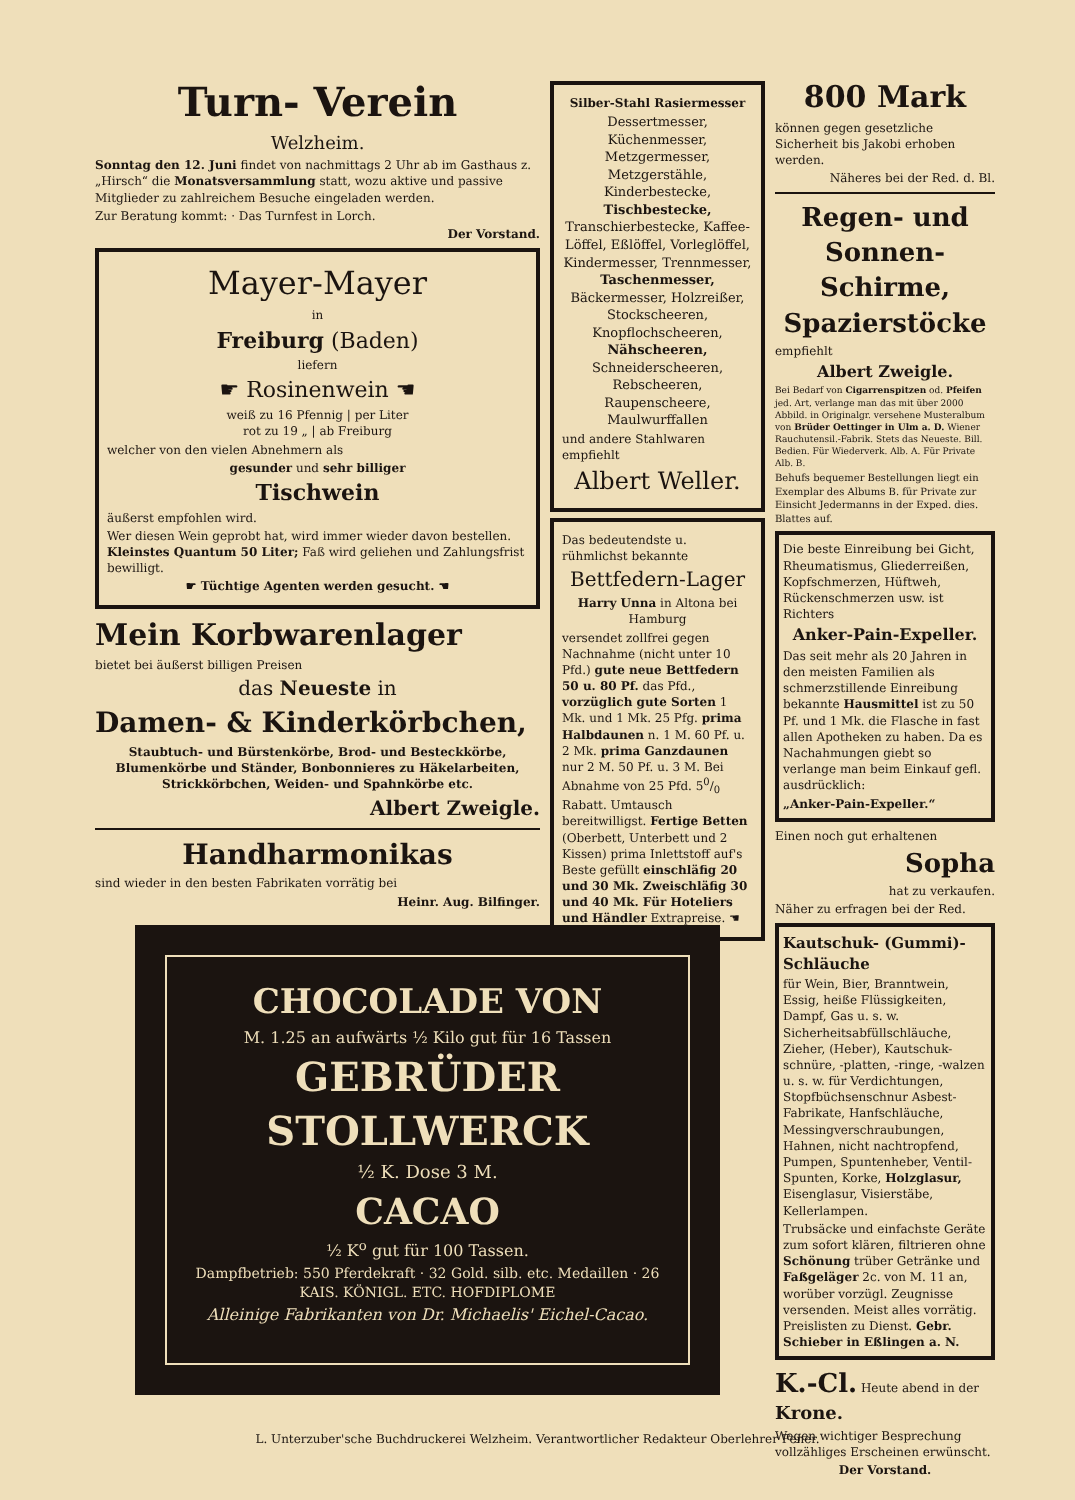Turn- Verein
Welzheim.
Sonntag den 12. Juni findet von nachmittags 2 Uhr ab im Gasthaus z. „Hirsch“ die Monatsversammlung statt, wozu aktive und passive Mitglieder zu zahlreichem Besuche eingeladen werden.
Zur Beratung kommt: · Das Turnfest in Lorch.
Der Vorstand.
Mayer-Mayer
in
Freiburg (Baden)
liefern
☛ Rosinenwein ☚
weiß zu 16 Pfennig | per Liter
rot zu 19 „ | ab Freiburg
welcher von den vielen Abnehmern als
gesunder und sehr billiger
Tischwein
äußerst empfohlen wird.
Wer diesen Wein geprobt hat, wird immer wieder davon bestellen. Kleinstes Quantum 50 Liter; Faß wird geliehen und Zahlungsfrist bewilligt.
☛ Tüchtige Agenten werden gesucht. ☚
Mein Korbwarenlager
bietet bei äußerst billigen Preisen
das Neueste in
Damen- & Kinderkörbchen,
Staubtuch- und Bürstenkörbe, Brod- und Besteckkörbe, Blumenkörbe und Ständer, Bonbonnieres zu Häkelarbeiten, Strickkörbchen, Weiden- und Spahnkörbe etc.
Albert Zweigle.
Handharmonikas
sind wieder in den besten Fabrikaten vorrätig bei
Heinr. Aug. Bilfinger.
Silber-Stahl Rasiermesser
Dessertmesser, Küchenmesser, Metzgermesser, Metzgerstähle, Kinderbestecke, Tischbestecke, Transchierbestecke, Kaffee-Löffel, Eßlöffel, Vorleglöffel, Kindermesser, Trennmesser, Taschenmesser, Bäckermesser, Holzreißer, Stockscheeren, Knopflochscheeren, Nähscheeren, Schneiderscheeren, Rebscheeren, Raupenscheere, Maulwurffallen
und andere Stahlwaren empfiehlt
Albert Weller.
Das bedeutendste u. rühmlichst bekannte
Bettfedern-Lager
Harry Unna in Altona bei Hamburg
versendet zollfrei gegen Nachnahme (nicht unter 10 Pfd.) gute neue Bettfedern 50 u. 80 Pf. das Pfd., vorzüglich gute Sorten 1 Mk. und 1 Mk. 25 Pfg. prima Halbdaunen n. 1 M. 60 Pf. u. 2 Mk. prima Ganzdaunen nur 2 M. 50 Pf. u. 3 M. Bei Abnahme von 25 Pfd. 50/0 Rabatt. Umtausch bereitwilligst. Fertige Betten (Oberbett, Unterbett und 2 Kissen) prima Inlettstoff auf's Beste gefüllt einschläfig 20 und 30 Mk. Zweischläfig 30 und 40 Mk. Für Hoteliers und Händler Extrapreise. ☚
800 Mark
können gegen gesetzliche Sicherheit bis Jakobi erhoben werden.
Näheres bei der Red. d. Bl.
Regen- und Sonnen-Schirme, Spazierstöcke
empfiehlt
Albert Zweigle.
Bei Bedarf von Cigarrenspitzen od. Pfeifen jed. Art, verlange man das mit über 2000 Abbild. in Originalgr. versehene Musteralbum von Brüder Oettinger in Ulm a. D. Wiener Rauchutensil.-Fabrik. Stets das Neueste. Bill. Bedien. Für Wiederverk. Alb. A. Für Private Alb. B.
Behufs bequemer Bestellungen liegt ein Exemplar des Albums B. für Private zur Einsicht Jedermanns in der Exped. dies. Blattes auf.
Die beste Einreibung bei Gicht, Rheumatismus, Gliederreißen, Kopfschmerzen, Hüftweh, Rückenschmerzen usw. ist Richters
Anker-Pain-Expeller.
Das seit mehr als 20 Jahren in den meisten Familien als schmerzstillende Einreibung bekannte Hausmittel ist zu 50 Pf. und 1 Mk. die Flasche in fast allen Apotheken zu haben. Da es Nachahmungen giebt so verlange man beim Einkauf gefl. ausdrücklich:
„Anker-Pain-Expeller.“
Einen noch gut erhaltenen
Sopha
hat zu verkaufen.
Näher zu erfragen bei der Red.
Kautschuk- (Gummi)- Schläuche
für Wein, Bier, Branntwein, Essig, heiße Flüssigkeiten, Dampf, Gas u. s. w. Sicherheitsabfüllschläuche, Zieher, (Heber), Kautschuk-schnüre, -platten, -ringe, -walzen u. s. w. für Verdichtungen, Stopfbüchsenschnur Asbest-Fabrikate, Hanfschläuche, Messingverschraubungen, Hahnen, nicht nachtropfend, Pumpen, Spuntenheber, Ventil-Spunten, Korke, Holzglasur, Eisenglasur, Visierstäbe, Kellerlampen.
Trubsäcke und einfachste Geräte zum sofort klären, filtrieren ohne Schönung trüber Getränke und Faßgeläger 2c. von M. 11 an, worüber vorzügl. Zeugnisse versenden. Meist alles vorrätig. Preislisten zu Dienst. Gebr. Schieber in Eßlingen a. N.
K.-Cl. Heute abend in der Krone.
Wegen wichtiger Besprechung vollzähliges Erscheinen erwünscht.
Der Vorstand.
CHOCOLADE VON
M. 1.25 an aufwärts ½ Kilo gut für 16 Tassen
GEBRÜDER STOLLWERCK
½ K. Dose 3 M.
CACAO
½ K<sup>o</sup> gut für 100 Tassen.
Dampfbetrieb: 550 Pferdekraft · 32 Gold. silb. etc. Medaillen · 26 KAIS. KÖNIGL. ETC. HOFDIPLOME
Alleinige Fabrikanten von Dr. Michaelis' Eichel-Cacao.
L. Unterzuber'sche Buchdruckerei Welzheim. Verantwortlicher Redakteur Oberlehrer Fener.